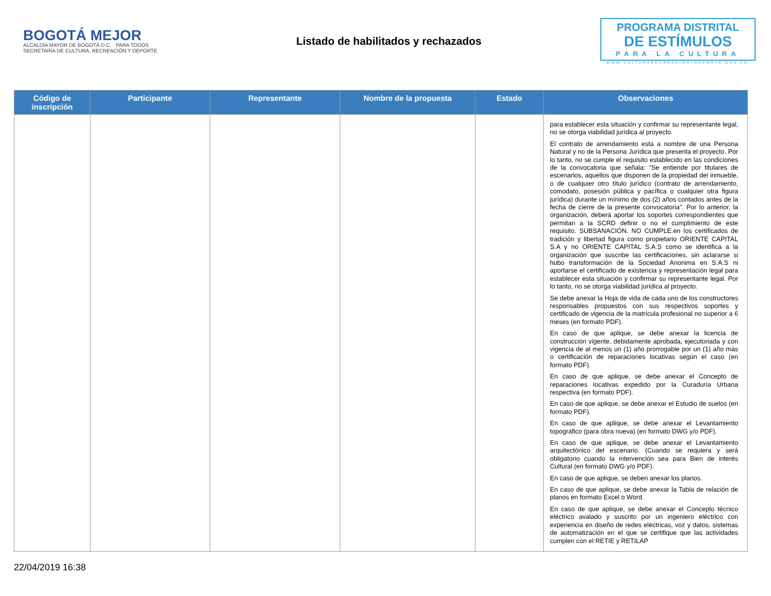BOGOTÁ MEJOR
ALCALDÍA MAYOR DE BOGOTÁ D.C. · PARA TODOS
SECRETARÍA DE CULTURA, RECREACIÓN Y DEPORTE
Listado de habilitados y rechazados
PROGRAMA DISTRITAL
DE ESTÍMULOS
PARA LA CULTURA
WWW.CULTURARECREACIONYDEPORTE.GOV.CO
| Código de inscripción | Participante | Representante | Nombre de la propuesta | Estado | Observaciones |
| --- | --- | --- | --- | --- | --- |
| | | | | | para establecer esta situación y confirmar su representante legal, no se otorga viabilidad jurídica al proyecto. El contrato de arrendamiento esta a nombre de una Persona Natural y no de la Persona Jurídica que presenta el proyecto. Por lo tanto, no se cumple el requisito establecido en las condiciones de la convocatoria que señala: "Se entiende por titulares de escenarios, aquellos que disponen de la propiedad del inmueble, o de cualquier otro título jurídico (contrato de arrendamiento, comodato, posesión pública y pacífica o cualquier otra figura jurídica) durante un mínimo de dos (2) años contados antes de la fecha de cierre de la presente convocatoria". Por lo anterior, la organización, deberá aportar los soportes correspondientes que permitan a la SCRD definir o no el cumplimiento de este requisito. SUBSANACIÓN. NO CUMPLE.en los certificados de tradición y libertad figura como propietario ORIENTE CAPITAL S.A y no ORIENTE CAPITAL S.A.S como se identifica a la organización que suscribe las certificaciones, sin aclararse si hubo transformación de la Sociedad Anonima en S.A.S ni aportarse el certificado de existencia y representación legal para establecer esta situación y confirmar su representante legal. Por lo tanto, no se otorga viabilidad jurídica al proyecto. Se debe anexar la Hoja de vida de cada uno de los constructores responsables propuestos con sus respectivos soportes y certificado de vigencia de la matrícula profesional no superior a 6 meses (en formato PDF). En caso de que aplique, se debe anexar la licencia de construcción vigente, debidamente aprobada, ejecutoriada y con vigencia de al menos un (1) año prorrogable por un (1) año más o certificación de reparaciones locativas según el caso (en formato PDF). En caso de que aplique, se debe anexar el Concepto de reparaciones locativas expedido por la Curaduría Urbana respectiva (en formato PDF). En caso de que aplique, se debe anexar el Estudio de suelos (en formato PDF). En caso de que aplique, se debe anexar el Levantamiento topográfico (para obra nueva) (en formato DWG y/o PDF). En caso de que aplique, se debe anexar el Levantamiento arquitectónico del escenario. (Cuando se requiera y será obligatorio cuando la intervención sea para Bien de interés Cultural (en formato DWG y/o PDF). En caso de que aplique, se deben anexar los planos. En caso de que aplique, se debe anexar la Tabla de relación de planos en formato Excel o Word. En caso de que aplique, se debe anexar el Concepto técnico eléctrico avalado y suscrito por un ingeniero eléctrico con experiencia en diseño de redes eléctricas, voz y datos, sistemas de automatización en el que se certifique que las actividades cumplen con el RETIE y RETILAP |
22/04/2019 16:38